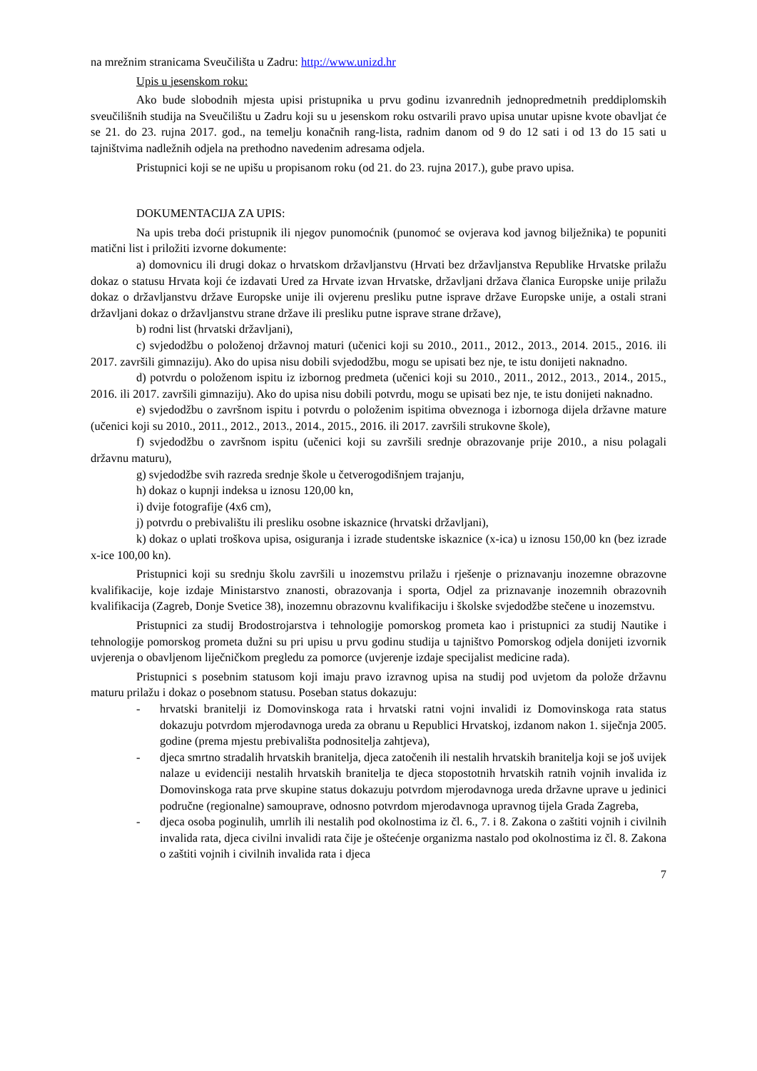na mrežnim stranicama Sveučilišta u Zadru: http://www.unizd.hr
Upis u jesenskom roku:
Ako bude slobodnih mjesta upisi pristupnika u prvu godinu izvanrednih jednopredmetnih preddiplomskih sveučilišnih studija na Sveučilištu u Zadru koji su u jesenskom roku ostvarili pravo upisa unutar upisne kvote obavljat će se 21. do 23. rujna 2017. god., na temelju konačnih rang-lista, radnim danom od 9 do 12 sati i od 13 do 15 sati u tajništvima nadležnih odjela na prethodno navedenim adresama odjela.
Pristupnici koji se ne upišu u propisanom roku (od 21. do 23. rujna 2017.), gube pravo upisa.
DOKUMENTACIJA ZA UPIS:
Na upis treba doći pristupnik ili njegov punomoćnik (punomoć se ovjerava kod javnog bilježnika) te popuniti matični list i priložiti izvorne dokumente:
a) domovnicu ili drugi dokaz o hrvatskom državljanstvu (Hrvati bez državljanstva Republike Hrvatske prilažu dokaz o statusu Hrvata koji će izdavati Ured za Hrvate izvan Hrvatske, državljani država članica Europske unije prilažu dokaz o državljanstvu države Europske unije ili ovjerenu presliku putne isprave države Europske unije, a ostali strani državljani dokaz o državljanstvu strane države ili presliku putne isprave strane države),
b) rodni list (hrvatski državljani),
c) svjedodžbu o položenoj državnoj maturi (učenici koji su 2010., 2011., 2012., 2013., 2014. 2015., 2016. ili 2017. završili gimnaziju). Ako do upisa nisu dobili svjedodžbu, mogu se upisati bez nje, te istu donijeti naknadno.
d) potvrdu o položenom ispitu iz izbornog predmeta (učenici koji su 2010., 2011., 2012., 2013., 2014., 2015., 2016. ili 2017. završili gimnaziju). Ako do upisa nisu dobili potvrdu, mogu se upisati bez nje, te istu donijeti naknadno.
e) svjedodžbu o završnom ispitu i potvrdu o položenim ispitima obveznoga i izbornoga dijela državne mature (učenici koji su 2010., 2011., 2012., 2013., 2014., 2015., 2016. ili 2017. završili strukovne škole),
f) svjedodžbu o završnom ispitu (učenici koji su završili srednje obrazovanje prije 2010., a nisu polagali državnu maturu),
g) svjedodžbe svih razreda srednje škole u četverogodišnjem trajanju,
h) dokaz o kupnji indeksa u iznosu 120,00 kn,
i) dvije fotografije (4x6 cm),
j) potvrdu o prebivalištu ili presliku osobne iskaznice (hrvatski državljani),
k) dokaz o uplati troškova upisa, osiguranja i izrade studentske iskaznice (x-ica) u iznosu 150,00 kn (bez izrade x-ice 100,00 kn).
Pristupnici koji su srednju školu završili u inozemstvu prilažu i rješenje o priznavanju inozemne obrazovne kvalifikacije, koje izdaje Ministarstvo znanosti, obrazovanja i sporta, Odjel za priznavanje inozemnih obrazovnih kvalifikacija (Zagreb, Donje Svetice 38), inozemnu obrazovnu kvalifikaciju i školske svjedodžbe stečene u inozemstvu.
Pristupnici za studij Brodostrojarstva i tehnologije pomorskog prometa kao i pristupnici za studij Nautike i tehnologije pomorskog prometa dužni su pri upisu u prvu godinu studija u tajništvo Pomorskog odjela donijeti izvornik uvjerenja o obavljenom liječničkom pregledu za pomorce (uvjerenje izdaje specijalist medicine rada).
Pristupnici s posebnim statusom koji imaju pravo izravnog upisa na studij pod uvjetom da polože državnu maturu prilažu i dokaz o posebnom statusu. Poseban status dokazuju:
- hrvatski branitelji iz Domovinskoga rata i hrvatski ratni vojni invalidi iz Domovinskoga rata status dokazuju potvrdom mjerodavnoga ureda za obranu u Republici Hrvatskoj, izdanom nakon 1. siječnja 2005. godine (prema mjestu prebivališta podnositelja zahtjeva),
- djeca smrtno stradalih hrvatskih branitelja, djeca zatočenih ili nestalih hrvatskih branitelja koji se još uvijek nalaze u evidenciji nestalih hrvatskih branitelja te djeca stopostotnih hrvatskih ratnih vojnih invalida iz Domovinskoga rata prve skupine status dokazuju potvrdom mjerodavnoga ureda državne uprave u jedinici područne (regionalne) samouprave, odnosno potvrdom mjerodavnoga upravnog tijela Grada Zagreba,
- djeca osoba poginulih, umrlih ili nestalih pod okolnostima iz čl. 6., 7. i 8. Zakona o zaštiti vojnih i civilnih invalida rata, djeca civilni invalidi rata čije je oštećenje organizma nastalo pod okolnostima iz čl. 8. Zakona o zaštiti vojnih i civilnih invalida rata i djeca
7